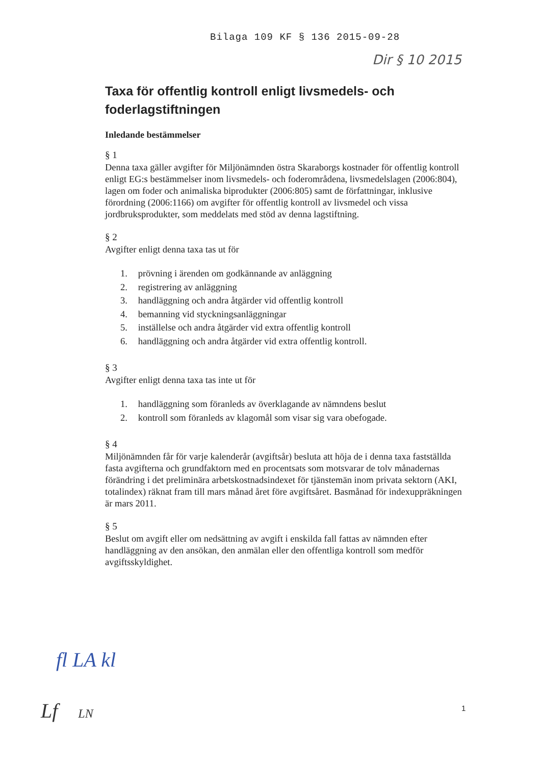Bilaga 109 KF § 136 2015-09-28
Dir § 10 2015
Taxa för offentlig kontroll enligt livsmedels- och foderlagstiftningen
Inledande bestämmelser
§ 1
Denna taxa gäller avgifter för Miljönämnden östra Skaraborgs kostnader för offentlig kontroll enligt EG:s bestämmelser inom livsmedels- och foderområdena, livsmedelslagen (2006:804), lagen om foder och animaliska biprodukter (2006:805) samt de författningar, inklusive förordning (2006:1166) om avgifter för offentlig kontroll av livsmedel och vissa jordbruksprodukter, som meddelats med stöd av denna lagstiftning.
§ 2
Avgifter enligt denna taxa tas ut för
1. prövning i ärenden om godkännande av anläggning
2. registrering av anläggning
3. handläggning och andra åtgärder vid offentlig kontroll
4. bemanning vid styckningsanläggningar
5. inställelse och andra åtgärder vid extra offentlig kontroll
6. handläggning och andra åtgärder vid extra offentlig kontroll.
§ 3
Avgifter enligt denna taxa tas inte ut för
1. handläggning som föranleds av överklagande av nämndens beslut
2. kontroll som föranleds av klagomål som visar sig vara obefogade.
§ 4
Miljönämnden får för varje kalenderår (avgiftsår) besluta att höja de i denna taxa fastställda fasta avgifterna och grundfaktorn med en procentsats som motsvarar de tolv månadernas förändring i det preliminära arbetskostnadsindexet för tjänstemän inom privata sektorn (AKI, totalindex) räknat fram till mars månad året före avgiftsåret. Basmånad för indexuppräkningen är mars 2011.
§ 5
Beslut om avgift eller om nedsättning av avgift i enskilda fall fattas av nämnden efter handläggning av den ansökan, den anmälan eller den offentliga kontroll som medför avgiftsskyldighet.
fl LA kl
Lf LN 1